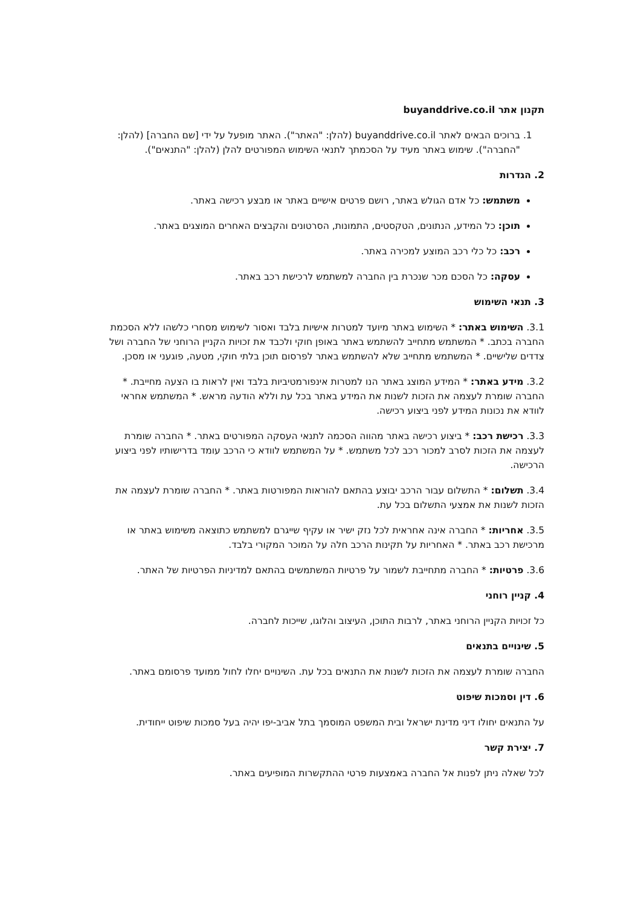תקנון אתר buyanddrive.co.il
1. ברוכים הבאים לאתר buyanddrive.co.il (להלן: "האתר"). האתר מופעל על ידי [שם החברה] (להלן: "החברה"). שימוש באתר מעיד על הסכמתך לתנאי השימוש המפורטים להלן (להלן: "התנאים").
2. הגדרות
משתמש: כל אדם הגולש באתר, רושם פרטים אישיים באתר או מבצע רכישה באתר.
תוכן: כל המידע, הנתונים, הטקסטים, התמונות, הסרטונים והקבצים האחרים המוצגים באתר.
רכב: כל כלי רכב המוצע למכירה באתר.
עסקה: כל הסכם מכר שנכרת בין החברה למשתמש לרכישת רכב באתר.
3. תנאי השימוש
3.1. השימוש באתר: * השימוש באתר מיועד למטרות אישיות בלבד ואסור לשימוש מסחרי כלשהו ללא הסכמת החברה בכתב. * המשתמש מתחייב להשתמש באתר באופן חוקי ולכבד את זכויות הקניין הרוחני של החברה ושל צדדים שלישיים. * המשתמש מתחייב שלא להשתמש באתר לפרסום תוכן בלתי חוקי, מטעה, פוגעני או מסכן.
3.2. מידע באתר: * המידע המוצג באתר הנו למטרות אינפורמטיביות בלבד ואין לראות בו הצעה מחייבת. * החברה שומרת לעצמה את הזכות לשנות את המידע באתר בכל עת וללא הודעה מראש. * המשתמש אחראי לוודא את נכונות המידע לפני ביצוע רכישה.
3.3. רכישת רכב: * ביצוע רכישה באתר מהווה הסכמה לתנאי העסקה המפורטים באתר. * החברה שומרת לעצמה את הזכות לסרב למכור רכב לכל משתמש. * על המשתמש לוודא כי הרכב עומד בדרישותיו לפני ביצוע הרכישה.
3.4. תשלום: * התשלום עבור הרכב יבוצע בהתאם להוראות המפורטות באתר. * החברה שומרת לעצמה את הזכות לשנות את אמצעי התשלום בכל עת.
3.5. אחריות: * החברה אינה אחראית לכל נזק ישיר או עקיף שייגרם למשתמש כתוצאה משימוש באתר או מרכישת רכב באתר. * האחריות על תקינות הרכב חלה על המוכר המקורי בלבד.
3.6. פרטיות: * החברה מתחייבת לשמור על פרטיות המשתמשים בהתאם למדיניות הפרטיות של האתר.
4. קניין רוחני
כל זכויות הקניין הרוחני באתר, לרבות התוכן, העיצוב והלוגו, שייכות לחברה.
5. שינויים בתנאים
החברה שומרת לעצמה את הזכות לשנות את התנאים בכל עת. השינויים יחלו לחול ממועד פרסומם באתר.
6. דין וסמכות שיפוט
על התנאים יחולו דיני מדינת ישראל ובית המשפט המוסמך בתל אביב-יפו יהיה בעל סמכות שיפוט ייחודית.
7. יצירת קשר
לכל שאלה ניתן לפנות אל החברה באמצעות פרטי ההתקשרות המופיעים באתר.